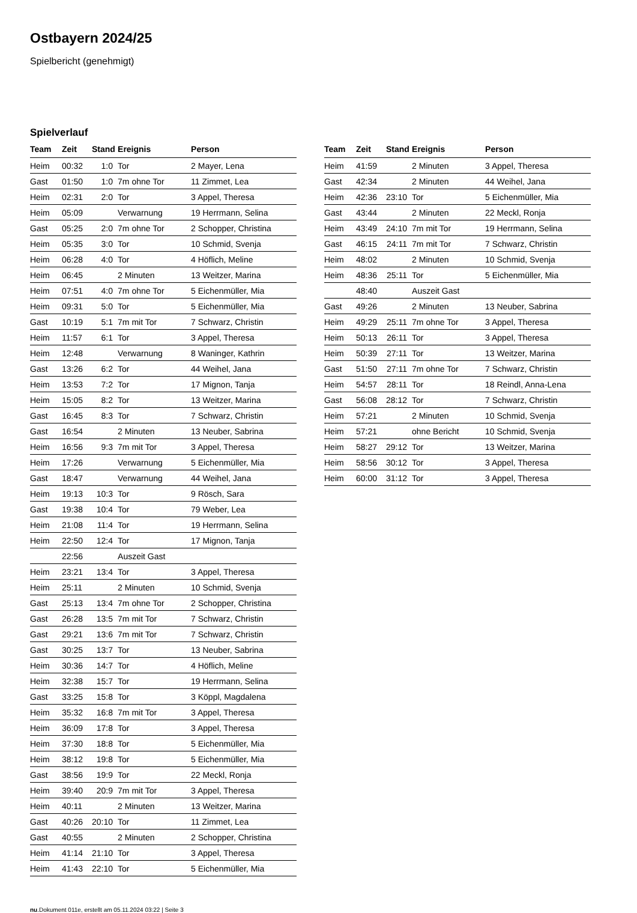Ostbayern 2024/25
Spielbericht (genehmigt)
Spielverlauf
| Team | Zeit | Stand | Ereignis | Person |
| --- | --- | --- | --- | --- |
| Heim | 00:32 | 1:0 | Tor | 2 Mayer, Lena |
| Gast | 01:50 | 1:0 | 7m ohne Tor | 11 Zimmet, Lea |
| Heim | 02:31 | 2:0 | Tor | 3 Appel, Theresa |
| Heim | 05:09 | | Verwarnung | 19 Herrmann, Selina |
| Gast | 05:25 | 2:0 | 7m ohne Tor | 2 Schopper, Christina |
| Heim | 05:35 | 3:0 | Tor | 10 Schmid, Svenja |
| Heim | 06:28 | 4:0 | Tor | 4 Höflich, Meline |
| Heim | 06:45 | | 2 Minuten | 13 Weitzer, Marina |
| Heim | 07:51 | 4:0 | 7m ohne Tor | 5 Eichenmüller, Mia |
| Heim | 09:31 | 5:0 | Tor | 5 Eichenmüller, Mia |
| Gast | 10:19 | 5:1 | 7m mit Tor | 7 Schwarz, Christin |
| Heim | 11:57 | 6:1 | Tor | 3 Appel, Theresa |
| Heim | 12:48 | | Verwarnung | 8 Waninger, Kathrin |
| Gast | 13:26 | 6:2 | Tor | 44 Weihel, Jana |
| Heim | 13:53 | 7:2 | Tor | 17 Mignon, Tanja |
| Heim | 15:05 | 8:2 | Tor | 13 Weitzer, Marina |
| Gast | 16:45 | 8:3 | Tor | 7 Schwarz, Christin |
| Gast | 16:54 | | 2 Minuten | 13 Neuber, Sabrina |
| Heim | 16:56 | 9:3 | 7m mit Tor | 3 Appel, Theresa |
| Heim | 17:26 | | Verwarnung | 5 Eichenmüller, Mia |
| Gast | 18:47 | | Verwarnung | 44 Weihel, Jana |
| Heim | 19:13 | 10:3 | Tor | 9 Rösch, Sara |
| Gast | 19:38 | 10:4 | Tor | 79 Weber, Lea |
| Heim | 21:08 | 11:4 | Tor | 19 Herrmann, Selina |
| Heim | 22:50 | 12:4 | Tor | 17 Mignon, Tanja |
| | 22:56 | | Auszeit Gast | |
| Heim | 23:21 | 13:4 | Tor | 3 Appel, Theresa |
| Heim | 25:11 | | 2 Minuten | 10 Schmid, Svenja |
| Gast | 25:13 | 13:4 | 7m ohne Tor | 2 Schopper, Christina |
| Gast | 26:28 | 13:5 | 7m mit Tor | 7 Schwarz, Christin |
| Gast | 29:21 | 13:6 | 7m mit Tor | 7 Schwarz, Christin |
| Gast | 30:25 | 13:7 | Tor | 13 Neuber, Sabrina |
| Heim | 30:36 | 14:7 | Tor | 4 Höflich, Meline |
| Heim | 32:38 | 15:7 | Tor | 19 Herrmann, Selina |
| Gast | 33:25 | 15:8 | Tor | 3 Köppl, Magdalena |
| Heim | 35:32 | 16:8 | 7m mit Tor | 3 Appel, Theresa |
| Heim | 36:09 | 17:8 | Tor | 3 Appel, Theresa |
| Heim | 37:30 | 18:8 | Tor | 5 Eichenmüller, Mia |
| Heim | 38:12 | 19:8 | Tor | 5 Eichenmüller, Mia |
| Gast | 38:56 | 19:9 | Tor | 22 Meckl, Ronja |
| Heim | 39:40 | 20:9 | 7m mit Tor | 3 Appel, Theresa |
| Heim | 40:11 | | 2 Minuten | 13 Weitzer, Marina |
| Gast | 40:26 | 20:10 | Tor | 11 Zimmet, Lea |
| Gast | 40:55 | | 2 Minuten | 2 Schopper, Christina |
| Heim | 41:14 | 21:10 | Tor | 3 Appel, Theresa |
| Heim | 41:43 | 22:10 | Tor | 5 Eichenmüller, Mia |
| Team | Zeit | Stand | Ereignis | Person |
| --- | --- | --- | --- | --- |
| Heim | 41:59 | | 2 Minuten | 3 Appel, Theresa |
| Gast | 42:34 | | 2 Minuten | 44 Weihel, Jana |
| Heim | 42:36 | 23:10 | Tor | 5 Eichenmüller, Mia |
| Gast | 43:44 | | 2 Minuten | 22 Meckl, Ronja |
| Heim | 43:49 | 24:10 | 7m mit Tor | 19 Herrmann, Selina |
| Gast | 46:15 | 24:11 | 7m mit Tor | 7 Schwarz, Christin |
| Heim | 48:02 | | 2 Minuten | 10 Schmid, Svenja |
| Heim | 48:36 | 25:11 | Tor | 5 Eichenmüller, Mia |
| | 48:40 | | Auszeit Gast | |
| Gast | 49:26 | | 2 Minuten | 13 Neuber, Sabrina |
| Heim | 49:29 | 25:11 | 7m ohne Tor | 3 Appel, Theresa |
| Heim | 50:13 | 26:11 | Tor | 3 Appel, Theresa |
| Heim | 50:39 | 27:11 | Tor | 13 Weitzer, Marina |
| Gast | 51:50 | 27:11 | 7m ohne Tor | 7 Schwarz, Christin |
| Heim | 54:57 | 28:11 | Tor | 18 Reindl, Anna-Lena |
| Gast | 56:08 | 28:12 | Tor | 7 Schwarz, Christin |
| Heim | 57:21 | | 2 Minuten | 10 Schmid, Svenja |
| Heim | 57:21 | | ohne Bericht | 10 Schmid, Svenja |
| Heim | 58:27 | 29:12 | Tor | 13 Weitzer, Marina |
| Heim | 58:56 | 30:12 | Tor | 3 Appel, Theresa |
| Heim | 60:00 | 31:12 | Tor | 3 Appel, Theresa |
nu.Dokument 011e, erstellt am 05.11.2024 03:22 | Seite 3